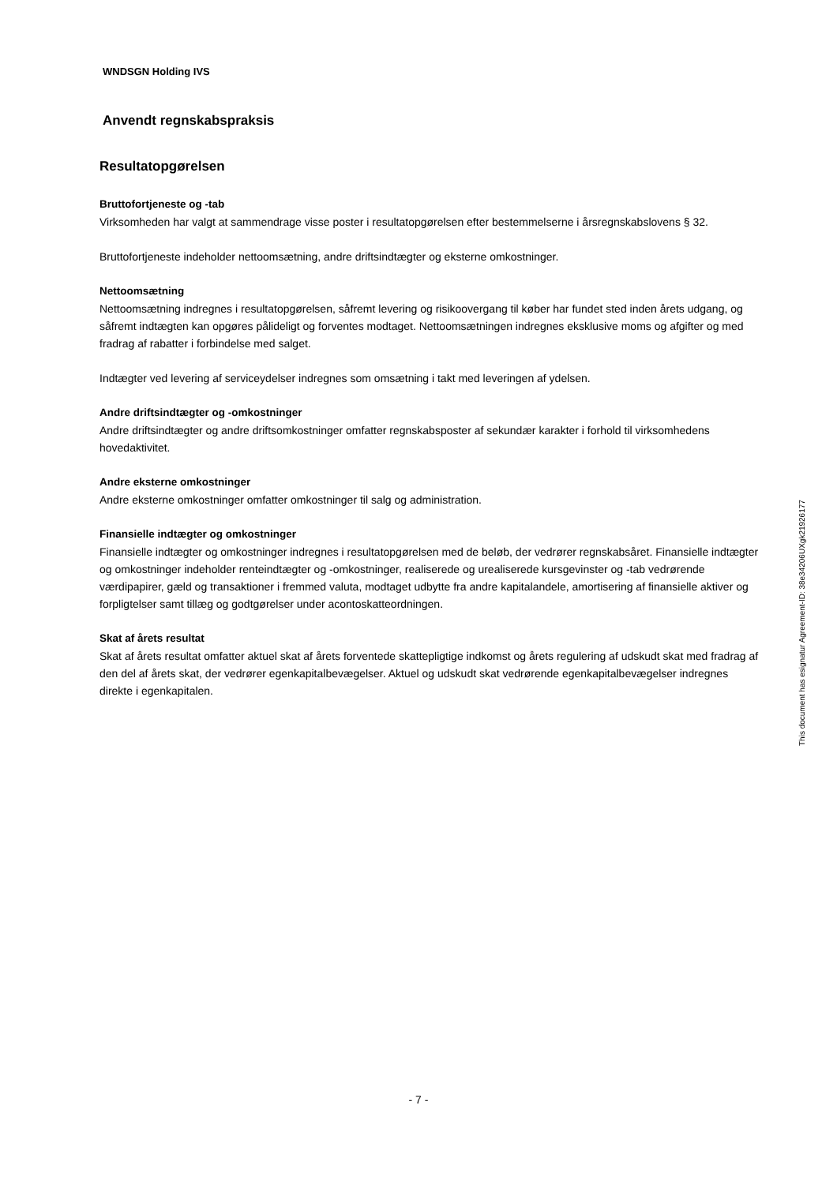WNDSGN Holding IVS
Anvendt regnskabspraksis
Resultatopgørelsen
Bruttofortjeneste og -tab
Virksomheden har valgt at sammendrage visse poster i resultatopgørelsen efter bestemmelserne i årsregnskabslovens § 32.
Bruttofortjeneste indeholder nettoomsætning, andre driftsindtægter og eksterne omkostninger.
Nettoomsætning
Nettoomsætning indregnes i resultatopgørelsen, såfremt levering og risikoovergang til køber har fundet sted inden årets udgang, og såfremt indtægten kan opgøres pålideligt og forventes modtaget. Nettoomsætningen indregnes eksklusive moms og afgifter og med fradrag af rabatter i forbindelse med salget.
Indtægter ved levering af serviceydelser indregnes som omsætning i takt med leveringen af ydelsen.
Andre driftsindtægter og -omkostninger
Andre driftsindtægter og andre driftsomkostninger omfatter regnskabsposter af sekundær karakter i forhold til virksomhedens hovedaktivitet.
Andre eksterne omkostninger
Andre eksterne omkostninger omfatter omkostninger til salg og administration.
Finansielle indtægter og omkostninger
Finansielle indtægter og omkostninger indregnes i resultatopgørelsen med de beløb, der vedrører regnskabsåret. Finansielle indtægter og omkostninger indeholder renteindtægter og -omkostninger, realiserede og urealiserede kursgevinster og -tab vedrørende værdipapirer, gæld og transaktioner i fremmed valuta, modtaget udbytte fra andre kapitalandele, amortisering af finansielle aktiver og forpligtelser samt tillæg og godtgørelser under acontoskatteordningen.
Skat af årets resultat
Skat af årets resultat omfatter aktuel skat af årets forventede skattepligtige indkomst og årets regulering af udskudt skat med fradrag af den del af årets skat, der vedrører egenkapitalbevægelser. Aktuel og udskudt skat vedrørende egenkapitalbevægelser indregnes direkte i egenkapitalen.
This document has esignatur Agreement-ID: 38e34206UXgk21926177
- 7 -